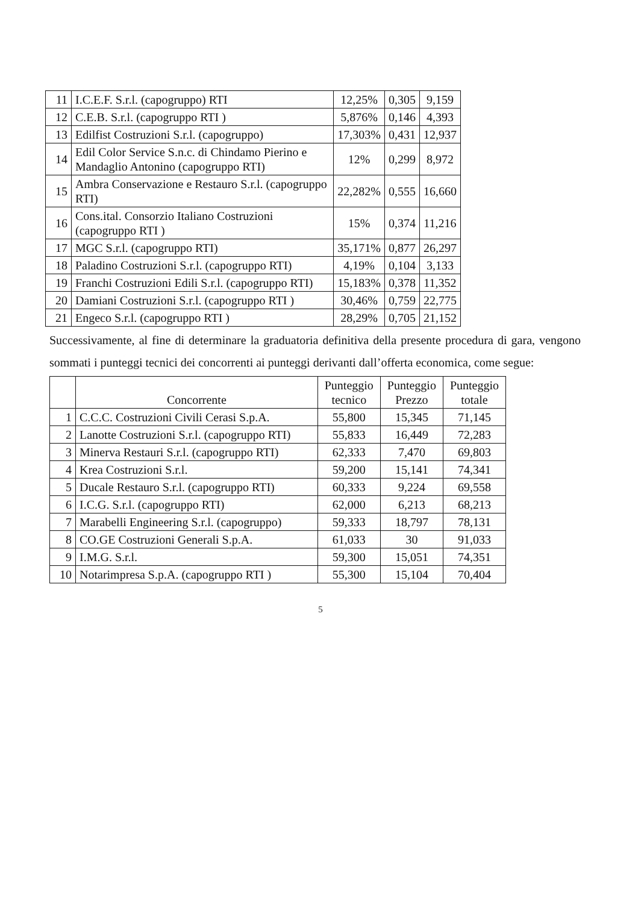| 11 | I.C.E.F. S.r.l. (capogruppo) RTI | 12,25% | 0,305 | 9,159 |
| 12 | C.E.B. S.r.l. (capogruppo RTI ) | 5,876% | 0,146 | 4,393 |
| 13 | Edilfist Costruzioni S.r.l. (capogruppo) | 17,303% | 0,431 | 12,937 |
| 14 | Edil Color Service S.n.c. di Chindamo Pierino e Mandaglio Antonino (capogruppo RTI) | 12% | 0,299 | 8,972 |
| 15 | Ambra Conservazione e Restauro S.r.l. (capogruppo RTI) | 22,282% | 0,555 | 16,660 |
| 16 | Cons.ital. Consorzio Italiano Costruzioni (capogruppo RTI ) | 15% | 0,374 | 11,216 |
| 17 | MGC S.r.l. (capogruppo RTI) | 35,171% | 0,877 | 26,297 |
| 18 | Paladino Costruzioni S.r.l. (capogruppo RTI) | 4,19% | 0,104 | 3,133 |
| 19 | Franchi Costruzioni Edili S.r.l. (capogruppo RTI) | 15,183% | 0,378 | 11,352 |
| 20 | Damiani Costruzioni S.r.l. (capogruppo RTI ) | 30,46% | 0,759 | 22,775 |
| 21 | Engeco S.r.l. (capogruppo RTI ) | 28,29% | 0,705 | 21,152 |
Successivamente, al fine di determinare la graduatoria definitiva della presente procedura di gara, vengono sommati i punteggi tecnici dei concorrenti ai punteggi derivanti dall’offerta economica, come segue:
| | Concorrente | Punteggio tecnico | Punteggio Prezzo | Punteggio totale |
| --- | --- | --- | --- | --- |
| 1 | C.C.C. Costruzioni Civili Cerasi S.p.A. | 55,800 | 15,345 | 71,145 |
| 2 | Lanotte Costruzioni S.r.l. (capogruppo RTI) | 55,833 | 16,449 | 72,283 |
| 3 | Minerva Restauri S.r.l. (capogruppo RTI) | 62,333 | 7,470 | 69,803 |
| 4 | Krea Costruzioni S.r.l. | 59,200 | 15,141 | 74,341 |
| 5 | Ducale Restauro S.r.l. (capogruppo RTI) | 60,333 | 9,224 | 69,558 |
| 6 | I.C.G. S.r.l. (capogruppo RTI) | 62,000 | 6,213 | 68,213 |
| 7 | Marabelli Engineering S.r.l. (capogruppo) | 59,333 | 18,797 | 78,131 |
| 8 | CO.GE Costruzioni Generali S.p.A. | 61,033 | 30 | 91,033 |
| 9 | I.M.G. S.r.l. | 59,300 | 15,051 | 74,351 |
| 10 | Notarimpresa S.p.A. (capogruppo RTI ) | 55,300 | 15,104 | 70,404 |
5